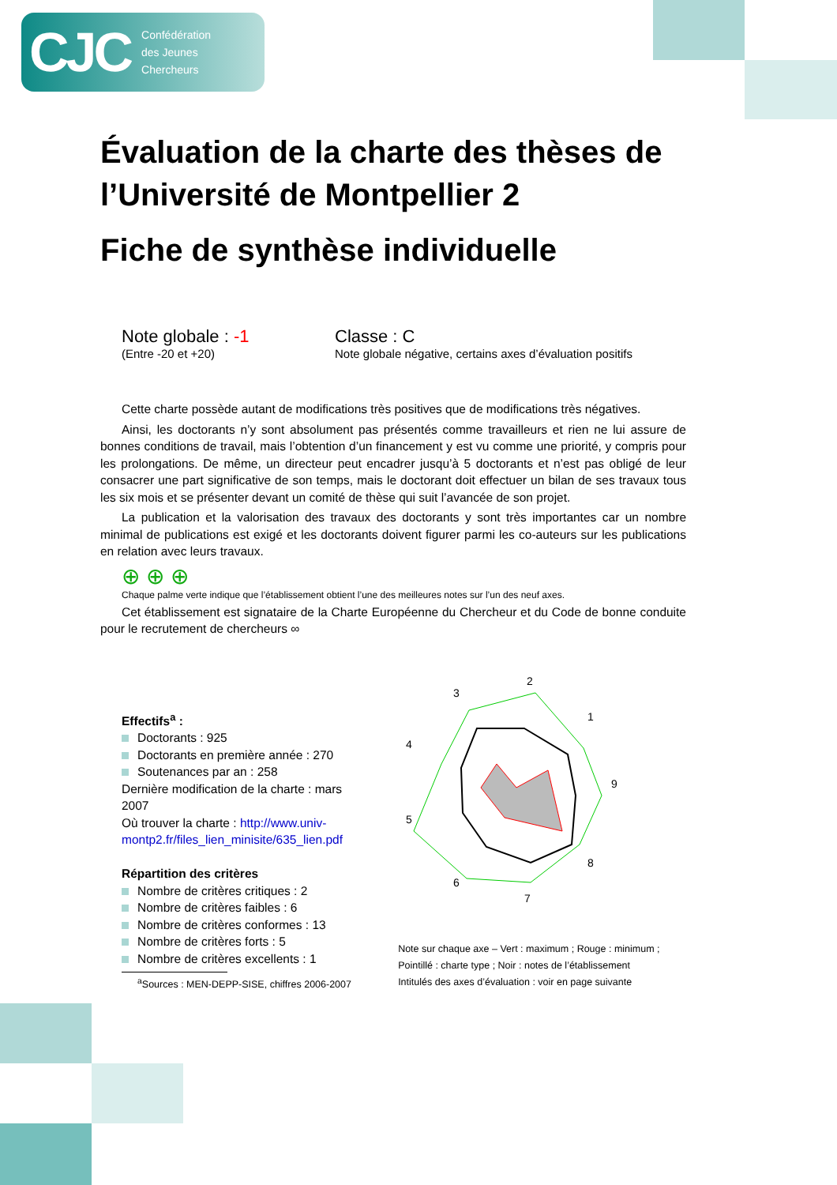CJC Confédération
des Jeunes
Chercheurs
Évaluation de la charte des thèses de l’Université de Montpellier 2
Fiche de synthèse individuelle
Note globale : -1
(Entre -20 et +20)
Classe : C
Note globale négative, certains axes d’évaluation positifs
Cette charte possède autant de modifications très positives que de modifications très négatives.
Ainsi, les doctorants n’y sont absolument pas présentés comme travailleurs et rien ne lui assure de bonnes conditions de travail, mais l’obtention d’un financement y est vu comme une priorité, y compris pour les prolongations. De même, un directeur peut encadrer jusqu’à 5 doctorants et n’est pas obligé de leur consacrer une part significative de son temps, mais le doctorant doit effectuer un bilan de ses travaux tous les six mois et se présenter devant un comité de thèse qui suit l’avancée de son projet.
La publication et la valorisation des travaux des doctorants y sont très importantes car un nombre minimal de publications est exigé et les doctorants doivent figurer parmi les co-auteurs sur les publications en relation avec leurs travaux.
⊕ ⊕ ⊕
Chaque palme verte indique que l’établissement obtient l’une des meilleures notes sur l’un des neuf axes.
Cet établissement est signataire de la Charte Européenne du Chercheur et du Code de bonne conduite pour le recrutement de chercheurs ∞
Effectifs<sup>a</sup> :
Doctorants : 925
Doctorants en première année : 270
Soutenances par an : 258
Dernière modification de la charte : mars 2007
Où trouver la charte : http://www.univ-montp2.fr/files_lien_minisite/635_lien.pdf
Répartition des critères
Nombre de critères critiques : 2
Nombre de critères faibles : 6
Nombre de critères conformes : 13
Nombre de critères forts : 5
Nombre de critères excellents : 1
<sup>a</sup> Sources : MEN-DEPP-SISE, chiffres 2006-2007
2
3
1
4
9
5
8
6
7
Note sur chaque axe – Vert : maximum ; Rouge : minimum ; Pointillé : charte type ; Noir : notes de l’établissement
Intitulés des axes d’évaluation : voir en page suivante